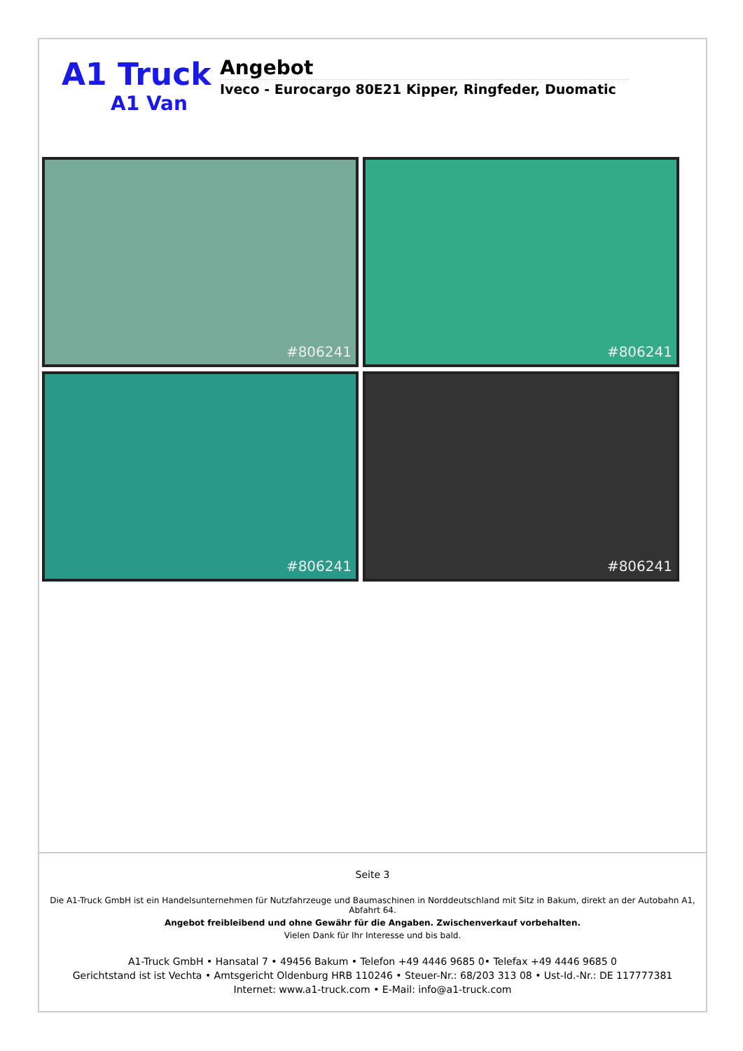A1 Truck
A1 Van
Angebot
Iveco - Eurocargo 80E21 Kipper, Ringfeder, Duomatic
#806241
#806241
#806241
#806241
Seite 3
Die A1-Truck GmbH ist ein Handelsunternehmen für Nutzfahrzeuge und Baumaschinen in Norddeutschland mit Sitz in Bakum, direkt an der Autobahn A1, Abfahrt 64.
Angebot freibleibend und ohne Gewähr für die Angaben. Zwischenverkauf vorbehalten.
Vielen Dank für Ihr Interesse und bis bald.
A1-Truck GmbH • Hansatal 7 • 49456 Bakum • Telefon +49 4446 9685 0• Telefax +49 4446 9685 0
Gerichtstand ist ist Vechta • Amtsgericht Oldenburg HRB 110246 • Steuer-Nr.: 68/203 313 08 • Ust-Id.-Nr.: DE 117777381
Internet: www.a1-truck.com • E-Mail: info@a1-truck.com